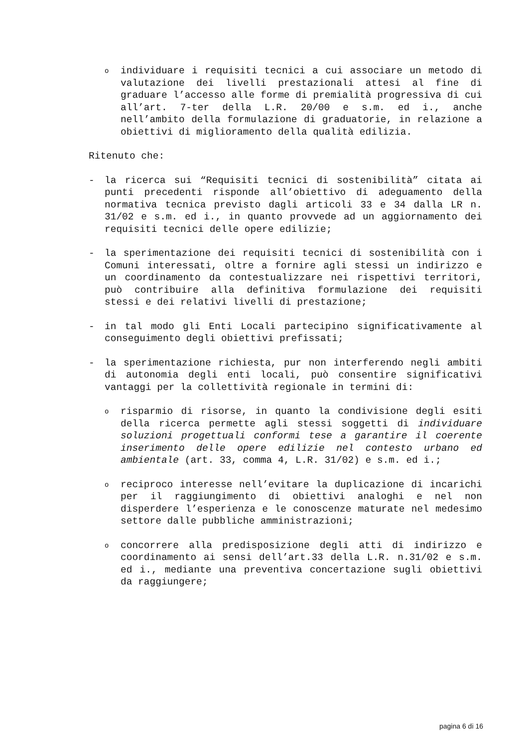o
individuare i requisiti tecnici a cui associare un metodo di valutazione dei livelli prestazionali attesi al fine di graduare l’accesso alle forme di premialità progressiva di cui all’art. 7-ter della L.R. 20/00 e s.m. ed i., anche nell’ambito della formulazione di graduatorie, in relazione a obiettivi di miglioramento della qualità edilizia.
Ritenuto che:
- la ricerca sui “Requisiti tecnici di sostenibilità” citata ai punti precedenti risponde all’obiettivo di adeguamento della normativa tecnica previsto dagli articoli 33 e 34 dalla LR n. 31/02 e s.m. ed i., in quanto provvede ad un aggiornamento dei requisiti tecnici delle opere edilizie;
- la sperimentazione dei requisiti tecnici di sostenibilità con i Comuni interessati, oltre a fornire agli stessi un indirizzo e un coordinamento da contestualizzare nei rispettivi territori, può contribuire alla definitiva formulazione dei requisiti stessi e dei relativi livelli di prestazione;
- in tal modo gli Enti Locali partecipino significativamente al conseguimento degli obiettivi prefissati;
- la sperimentazione richiesta, pur non interferendo negli ambiti di autonomia degli enti locali, può consentire significativi vantaggi per la collettività regionale in termini di:
o
risparmio di risorse, in quanto la condivisione degli esiti della ricerca permette agli stessi soggetti di individuare soluzioni progettuali conformi tese a garantire il coerente inserimento delle opere edilizie nel contesto urbano ed ambientale (art. 33, comma 4, L.R. 31/02) e s.m. ed i.;
o
reciproco interesse nell’evitare la duplicazione di incarichi per il raggiungimento di obiettivi analoghi e nel non disperdere l’esperienza e le conoscenze maturate nel medesimo settore dalle pubbliche amministrazioni;
o
concorrere alla predisposizione degli atti di indirizzo e coordinamento ai sensi dell’art.33 della L.R. n.31/02 e s.m. ed i., mediante una preventiva concertazione sugli obiettivi da raggiungere;
pagina 6 di 16